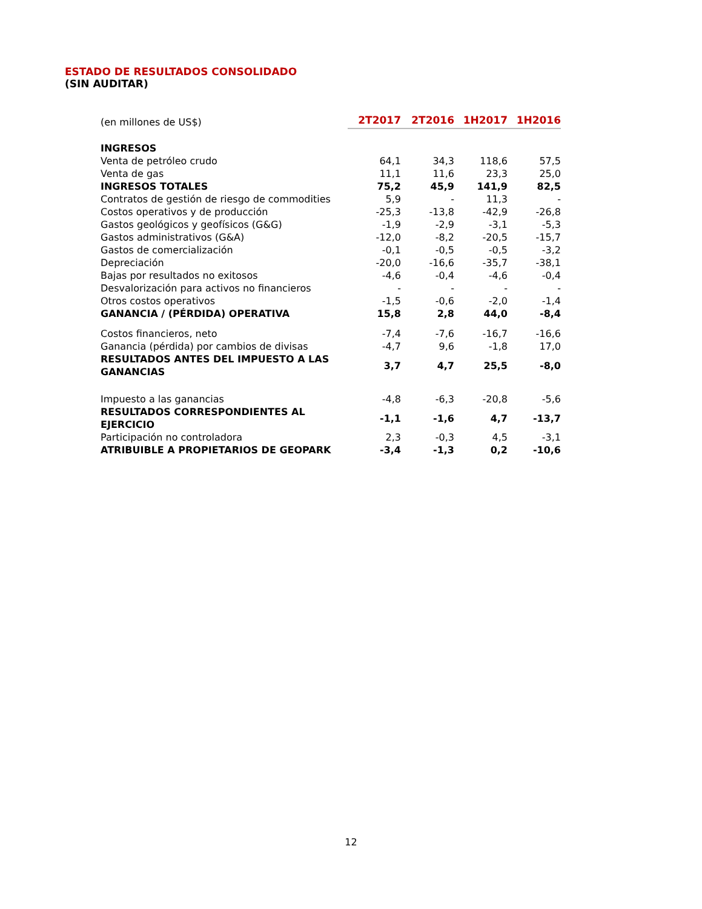ESTADO DE RESULTADOS CONSOLIDADO
(SIN AUDITAR)
| (en millones de US$) | 2T2017 | 2T2016 | 1H2017 | 1H2016 |
| INGRESOS | | | | |
| Venta de petróleo crudo | 64,1 | 34,3 | 118,6 | 57,5 |
| Venta de gas | 11,1 | 11,6 | 23,3 | 25,0 |
| INGRESOS TOTALES | 75,2 | 45,9 | 141,9 | 82,5 |
| Contratos de gestión de riesgo de commodities | 5,9 | - | 11,3 | - |
| Costos operativos y de producción | -25,3 | -13,8 | -42,9 | -26,8 |
| Gastos geológicos y geofísicos (G&G) | -1,9 | -2,9 | -3,1 | -5,3 |
| Gastos administrativos (G&A) | -12,0 | -8,2 | -20,5 | -15,7 |
| Gastos de comercialización | -0,1 | -0,5 | -0,5 | -3,2 |
| Depreciación | -20,0 | -16,6 | -35,7 | -38,1 |
| Bajas por resultados no exitosos | -4,6 | -0,4 | -4,6 | -0,4 |
| Desvalorización para activos no financieros | - | - | - | - |
| Otros costos operativos | -1,5 | -0,6 | -2,0 | -1,4 |
| GANANCIA / (PÉRDIDA) OPERATIVA | 15,8 | 2,8 | 44,0 | -8,4 |
| Costos financieros, neto | -7,4 | -7,6 | -16,7 | -16,6 |
| Ganancia (pérdida) por cambios de divisas | -4,7 | 9,6 | -1,8 | 17,0 |
| RESULTADOS ANTES DEL IMPUESTO A LAS GANANCIAS | 3,7 | 4,7 | 25,5 | -8,0 |
| Impuesto a las ganancias | -4,8 | -6,3 | -20,8 | -5,6 |
| RESULTADOS CORRESPONDIENTES AL EJERCICIO | -1,1 | -1,6 | 4,7 | -13,7 |
| Participación no controladora | 2,3 | -0,3 | 4,5 | -3,1 |
| ATRIBUIBLE A PROPIETARIOS DE GEOPARK | -3,4 | -1,3 | 0,2 | -10,6 |
12